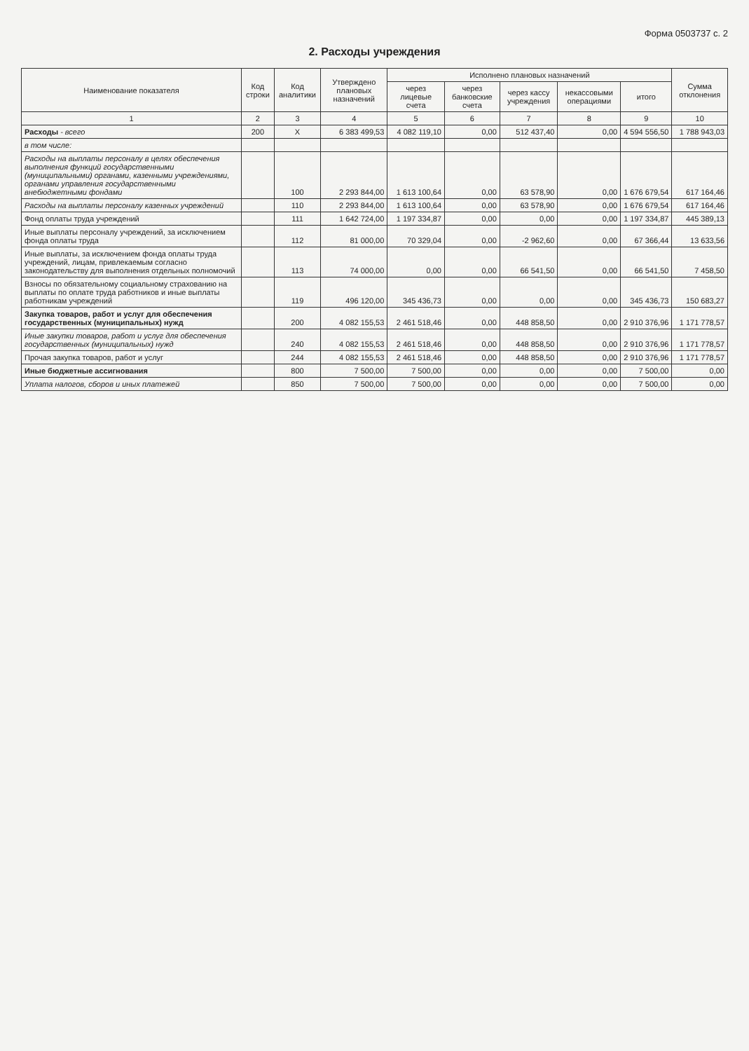Форма 0503737 с. 2
2. Расходы учреждения
| Наименование показателя | Код строки | Код аналитики | Утверждено плановых назначений | Исполнено плановых назначений | | | | | Сумма отклонения |
| --- | --- | --- | --- | --- | --- | --- | --- | --- | --- |
| | | | | через лицевые счета | через банковские счета | через кассу учреждения | некассовыми операциями | итого | |
| 1 | 2 | 3 | 4 | 5 | 6 | 7 | 8 | 9 | 10 |
| Расходы - всего | 200 | X | 6 383 499,53 | 4 082 119,10 | 0,00 | 512 437,40 | 0,00 | 4 594 556,50 | 1 788 943,03 |
| в том числе: | | | | | | | | | |
| Расходы на выплаты персоналу в целях обеспечения выполнения функций государственными (муниципальными) органами, казенными учреждениями, органами управления государственными внебюджетными фондами | | 100 | 2 293 844,00 | 1 613 100,64 | 0,00 | 63 578,90 | 0,00 | 1 676 679,54 | 617 164,46 |
| Расходы на выплаты персоналу казенных учреждений | | 110 | 2 293 844,00 | 1 613 100,64 | 0,00 | 63 578,90 | 0,00 | 1 676 679,54 | 617 164,46 |
| Фонд оплаты труда учреждений | | 111 | 1 642 724,00 | 1 197 334,87 | 0,00 | 0,00 | 0,00 | 1 197 334,87 | 445 389,13 |
| Иные выплаты персоналу учреждений, за исключением фонда оплаты труда | | 112 | 81 000,00 | 70 329,04 | 0,00 | -2 962,60 | 0,00 | 67 366,44 | 13 633,56 |
| Иные выплаты, за исключением фонда оплаты труда учреждений, лицам, привлекаемым согласно законодательству для выполнения отдельных полномочий | | 113 | 74 000,00 | 0,00 | 0,00 | 66 541,50 | 0,00 | 66 541,50 | 7 458,50 |
| Взносы по обязательному социальному страхованию на выплаты по оплате труда работников и иные выплаты работникам учреждений | | 119 | 496 120,00 | 345 436,73 | 0,00 | 0,00 | 0,00 | 345 436,73 | 150 683,27 |
| Закупка товаров, работ и услуг для обеспечения государственных (муниципальных) нужд | | 200 | 4 082 155,53 | 2 461 518,46 | 0,00 | 448 858,50 | 0,00 | 2 910 376,96 | 1 171 778,57 |
| Иные закупки товаров, работ и услуг для обеспечения государственных (муниципальных) нужд | | 240 | 4 082 155,53 | 2 461 518,46 | 0,00 | 448 858,50 | 0,00 | 2 910 376,96 | 1 171 778,57 |
| Прочая закупка товаров, работ и услуг | | 244 | 4 082 155,53 | 2 461 518,46 | 0,00 | 448 858,50 | 0,00 | 2 910 376,96 | 1 171 778,57 |
| Иные бюджетные ассигнования | | 800 | 7 500,00 | 7 500,00 | 0,00 | 0,00 | 0,00 | 7 500,00 | 0,00 |
| Уплата налогов, сборов и иных платежей | | 850 | 7 500,00 | 7 500,00 | 0,00 | 0,00 | 0,00 | 7 500,00 | 0,00 |